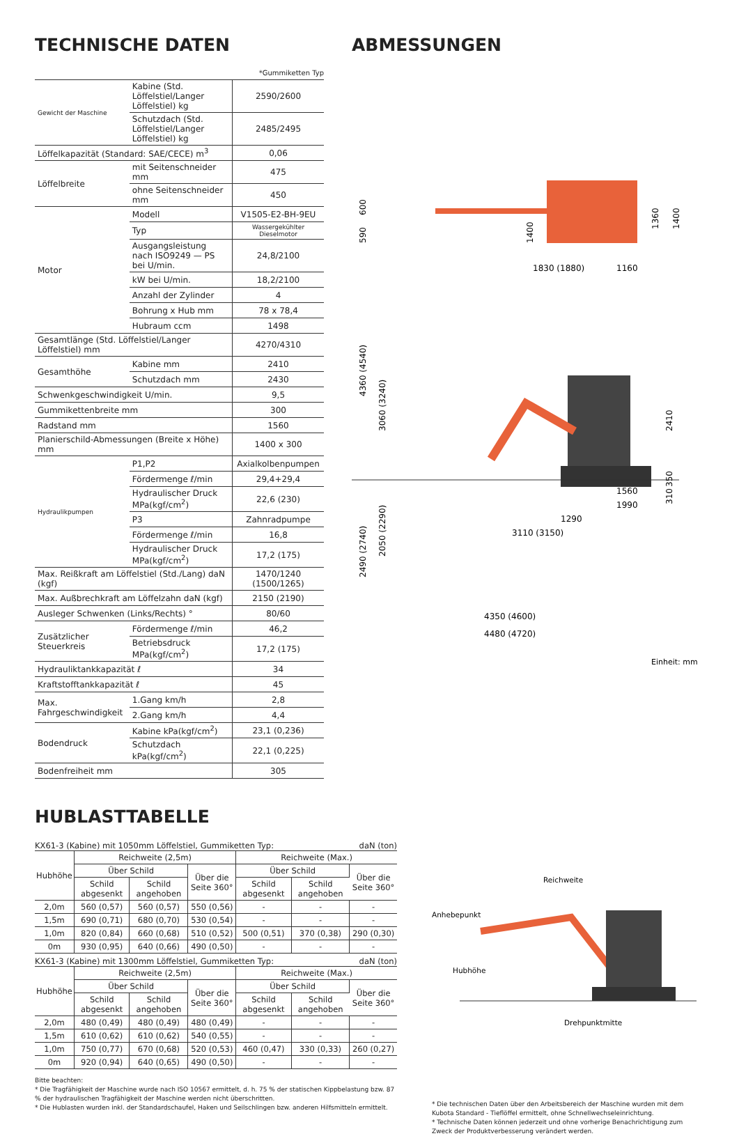TECHNISCHE DATEN
*Gummiketten Typ
| Gewicht der Maschine | Kabine (Std. Löffelstiel/Langer Löffelstiel) kg | 2590/2600 |
| | Schutzdach (Std. Löffelstiel/Langer Löffelstiel) kg | 2485/2495 |
| Löffelkapazität (Standard: SAE/CECE) m<sup>3</sup> | | 0,06 |
| Löffelbreite | mit Seitenschneider mm | 475 |
| | ohne Seitenschneider mm | 450 |
| Motor | Modell | V1505-E2-BH-9EU |
| | Typ | Wassergekühlter Dieselmotor |
| | Ausgangsleistung nach ISO9249 — PS bei U/min. | 24,8/2100 |
| | kW bei U/min. | 18,2/2100 |
| | Anzahl der Zylinder | 4 |
| | Bohrung x Hub mm | 78 x 78,4 |
| | Hubraum ccm | 1498 |
| Gesamtlänge (Std. Löffelstiel/Langer Löffelstiel) mm | | 4270/4310 |
| Gesamthöhe | Kabine mm | 2410 |
| | Schutzdach mm | 2430 |
| Schwenkgeschwindigkeit U/min. | | 9,5 |
| Gummikettenbreite mm | | 300 |
| Radstand mm | | 1560 |
| Planierschild-Abmessungen (Breite x Höhe) mm | | 1400 x 300 |
| Hydraulikpumpen | P1,P2 | Axialkolbenpumpen |
| | Fördermenge ℓ/min | 29,4+29,4 |
| | Hydraulischer Druck MPa(kgf/cm<sup>2</sup>) | 22,6 (230) |
| | P3 | Zahnradpumpe |
| | Fördermenge ℓ/min | 16,8 |
| | Hydraulischer Druck MPa(kgf/cm<sup>2</sup>) | 17,2 (175) |
| Max. Reißkraft am Löffelstiel (Std./Lang) daN (kgf) | | 1470/1240 (1500/1265) |
| Max. Außbrechkraft am Löffelzahn daN (kgf) | | 2150 (2190) |
| Ausleger Schwenken (Links/Rechts) ° | | 80/60 |
| Zusätzlicher Steuerkreis | Fördermenge ℓ/min | 46,2 |
| | Betriebsdruck MPa(kgf/cm<sup>2</sup>) | 17,2 (175) |
| Hydrauliktankkapazität ℓ | | 34 |
| Kraftstofftankkapazität ℓ | | 45 |
| Max. Fahrgeschwindigkeit | 1.Gang km/h | 2,8 |
| | 2.Gang km/h | 4,4 |
| Bodendruck | Kabine kPa(kgf/cm<sup>2</sup>) | 23,1 (0,236) |
| | Schutzdach kPa(kgf/cm<sup>2</sup>) | 22,1 (0,225) |
| Bodenfreiheit mm | | 305 |
ABMESSUNGEN
1830 (1880)
1160
4360 (4540)
3060 (3240)
2410
1560
1990
1290
3110 (3150)
2490 (2740)
2050 (2290)
4350 (4600)
4480 (4720)
600
590
1400
1360
1400
350
310
Einheit: mm
HUBLASTTABELLE
KX61-3 (Kabine) mit 1050mm Löffelstiel, Gummiketten Typ: daN (ton)
| Hubhöhe | Reichweite (2,5m) | | | Reichweite (Max.) | | |
| --- | --- | --- | --- | --- | --- | --- |
| | Über Schild | | Über die Seite 360° | Über Schild | | Über die Seite 360° |
| | Schild abgesenkt | Schild angehoben | | Schild abgesenkt | Schild angehoben | |
| 2,0m | 560 (0,57) | 560 (0,57) | 550 (0,56) | - | - | - |
| 1,5m | 690 (0,71) | 680 (0,70) | 530 (0,54) | - | - | - |
| 1,0m | 820 (0,84) | 660 (0,68) | 510 (0,52) | 500 (0,51) | 370 (0,38) | 290 (0,30) |
| 0m | 930 (0,95) | 640 (0,66) | 490 (0,50) | - | - | - |
KX61-3 (Kabine) mit 1300mm Löffelstiel, Gummiketten Typ: daN (ton)
| Hubhöhe | Reichweite (2,5m) | | | Reichweite (Max.) | | |
| --- | --- | --- | --- | --- | --- | --- |
| | Über Schild | | Über die Seite 360° | Über Schild | | Über die Seite 360° |
| | Schild abgesenkt | Schild angehoben | | Schild abgesenkt | Schild angehoben | |
| 2,0m | 480 (0,49) | 480 (0,49) | 480 (0,49) | - | - | - |
| 1,5m | 610 (0,62) | 610 (0,62) | 540 (0,55) | - | - | - |
| 1,0m | 750 (0,77) | 670 (0,68) | 520 (0,53) | 460 (0,47) | 330 (0,33) | 260 (0,27) |
| 0m | 920 (0,94) | 640 (0,65) | 490 (0,50) | - | - | - |
Bitte beachten:
* Die Tragfähigkeit der Maschine wurde nach ISO 10567 ermittelt, d. h. 75 % der statischen Kippbelastung bzw. 87 % der hydraulischen Tragfähigkeit der Maschine werden nicht überschritten.
* Die Hublasten wurden inkl. der Standardschaufel, Haken und Seilschlingen bzw. anderen Hilfsmitteln ermittelt.
Reichweite
Anhebepunkt
Hubhöhe
Drehpunktmitte
* Die technischen Daten über den Arbeitsbereich der Maschine wurden mit dem Kubota Standard - Tieflöffel ermittelt, ohne Schnellwechseleinrichtung.
* Technische Daten können jederzeit und ohne vorherige Benachrichtigung zum Zweck der Produktverbesserung verändert werden.